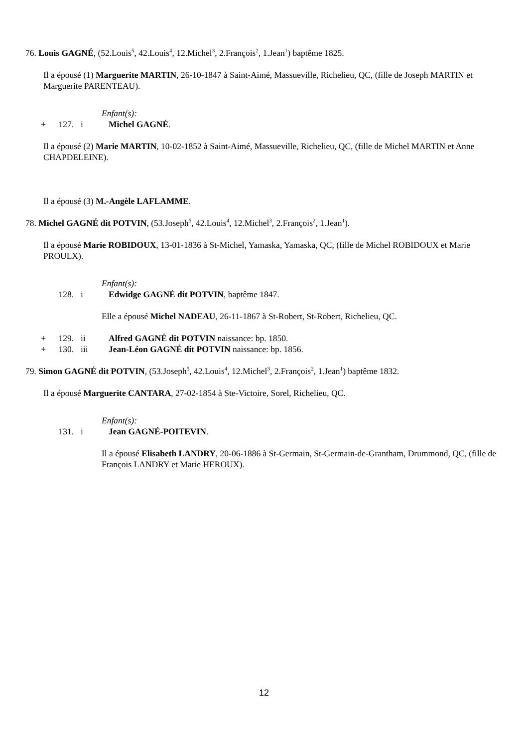76. Louis GAGNÉ, (52.Louis<sup>5</sup>, 42.Louis<sup>4</sup>, 12.Michel<sup>3</sup>, 2.François<sup>2</sup>, 1.Jean<sup>1</sup>) baptême 1825.
Il a épousé (1) Marguerite MARTIN, 26-10-1847 à Saint-Aimé, Massueville, Richelieu, QC, (fille de Joseph MARTIN et Marguerite PARENTEAU).
Enfant(s):
+ 127. i Michel GAGNÉ.
Il a épousé (2) Marie MARTIN, 10-02-1852 à Saint-Aimé, Massueville, Richelieu, QC, (fille de Michel MARTIN et Anne CHAPDELEINE).
Il a épousé (3) M.-Angèle LAFLAMME.
78. Michel GAGNÉ dit POTVIN, (53.Joseph<sup>5</sup>, 42.Louis<sup>4</sup>, 12.Michel<sup>3</sup>, 2.François<sup>2</sup>, 1.Jean<sup>1</sup>).
Il a épousé Marie ROBIDOUX, 13-01-1836 à St-Michel, Yamaska, Yamaska, QC, (fille de Michel ROBIDOUX et Marie PROULX).
Enfant(s):
128. i Edwidge GAGNÉ dit POTVIN, baptême 1847.
Elle a épousé Michel NADEAU, 26-11-1867 à St-Robert, St-Robert, Richelieu, QC.
+ 129. ii Alfred GAGNÉ dit POTVIN naissance: bp. 1850.
+ 130. iii Jean-Léon GAGNÉ dit POTVIN naissance: bp. 1856.
79. Simon GAGNÉ dit POTVIN, (53.Joseph<sup>5</sup>, 42.Louis<sup>4</sup>, 12.Michel<sup>3</sup>, 2.François<sup>2</sup>, 1.Jean<sup>1</sup>) baptême 1832.
Il a épousé Marguerite CANTARA, 27-02-1854 à Ste-Victoire, Sorel, Richelieu, QC.
Enfant(s):
131. i Jean GAGNÉ-POITEVIN.
Il a épousé Elisabeth LANDRY, 20-06-1886 à St-Germain, St-Germain-de-Grantham, Drummond, QC, (fille de François LANDRY et Marie HEROUX).
12